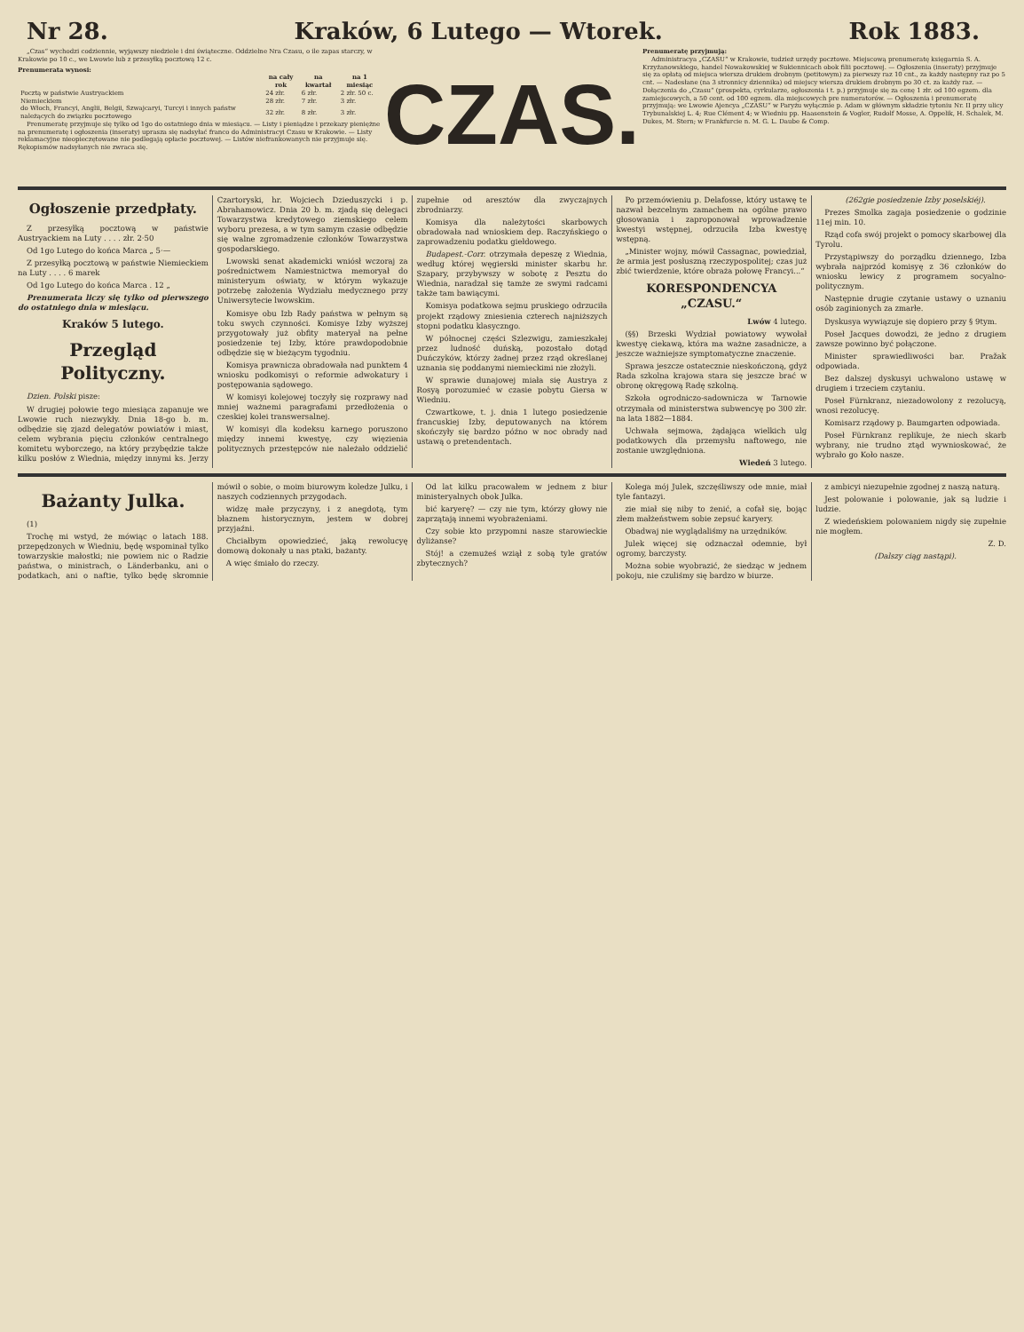Nr 28. Kraków, 6 Lutego — Wtorek. Rok 1883.
„Czas“ wychodzi codziennie, wyjąwszy niedziele i dni świąteczne. Oddzielne Nra Czasu, o ile zapas starczy, w Krakowie po 10 c., we Lwowie lub z przesyłką pocztową 12 c.
Prenumerata wynosi:
| | na cały rok | na kwartał | na 1 miesiąc |
| --- | --- | --- | --- |
| Pocztą w państwie Austryackiem | 24 złr. | 6 złr. | 2 złr. 50 c. |
| Niemieckiem | 28 złr. | 7 złr. | 3 złr. |
| do Włoch, Francyi, Anglii, Belgii, Szwajcaryi, Turcyi i innych państw należących do związku pocztowego | 32 złr. | 8 złr. | 3 złr. |
Prenumeratę przyjmuje się tylko od 1go do ostatniego dnia w miesiącu. — Listy i pieniądze i przekazy pieniężne na prenumeratę i ogłoszenia (inseraty) uprasza się nadsyłać franco do Administracyi Czasu w Krakowie. — Listy reklamacyjne nieopieczętowane nie podlegają opłacie pocztowej. — Listów niefrankowanych nie przyjmuje się. Rękopismów nadsyłanych nie zwraca się.
CZAS.
Prenumeratę przyjmują:
Administracya „CZASU“ w Krakowie, tudzież urzędy pocztowe. Miejscową prenumeratę księgarnia S. A. Krzyżanowskiego, handel Nowakowskiej w Sukiennicach obok filii pocztowej. — Ogłoszenia (inseraty) przyjmuje się za opłatą od miejsca wiersza drukiem drobnym (petitowym) za pierwszy raz 10 cnt., za każdy następny raz po 5 cnt. — Nadesłane (na 3 stronnicy dziennika) od miejscy wiersza drukiem drobnym po 30 ct. za każdy raz. — Dołączenia do „Czasu“ (prospekta, cyrkularze, ogłoszenia i t. p.) przyjmuje się za cenę 1 złr. od 100 egzem. dla zamiejscowych, a 50 cent. od 100 egzem. dla miejscowych pre numeratorów. — Ogłoszenia i prenumeratę przyjmują: we Lwowie Ajencya „CZASU“ w Paryżu wyłącznie p. Adam w głównym składzie tytoniu Nr. II przy ulicy Trybunalskiej L. 4; Rue Clément 4; w Wiedniu pp. Haasenstein & Vogler, Rudolf Mosse, A. Oppelik, H. Schalek, M. Dukes, M. Stern; w Frankfurcie n. M. G. L. Daube & Comp.
Ogłoszenie przedpłaty.
Z przesyłką pocztową w państwie Austryackiem na Luty . . . . złr. 2·50
Od 1go Lutego do końca Marca „ 5·—
Z przesyłką pocztową w państwie Niemieckiem na Luty . . . . 6 marek
Od 1go Lutego do końca Marca . 12 „
Prenumerata liczy się tylko od pierwszego do ostatniego dnia w miesiącu.
Kraków 5 lutego.
Przegląd Polityczny.
Dzien. Polski pisze:
W drugiej połowie tego miesiąca zapanuje we Lwowie ruch niezwykły. Dnia 18-go b. m. odbędzie się zjazd delegatów powiatów i miast, celem wybrania pięciu członków centralnego komitetu wyborczego, na który przybędzie także kilku posłów z Wiednia, między innymi ks. Jerzy Czartoryski, hr. Wojciech Dzieduszycki i p. Abrahamowicz. Dnia 20 b. m. zjadą się delegaci Towarzystwa kredytowego ziemskiego celem wyboru prezesa, a w tym samym czasie odbędzie się walne zgromadzenie członków Towarzystwa gospodarskiego.
Lwowski senat akademicki wniósł wczoraj za pośrednictwem Namiestnictwa memoryał do ministeryum oświaty, w którym wykazuje potrzebę założenia Wydziału medycznego przy Uniwersytecie lwowskim.
Komisye obu Izb Rady państwa w pełnym są toku swych czynności. Komisye Izby wyższej przygotowały już obfity materyał na pełne posiedzenie tej Izby, które prawdopodobnie odbędzie się w bieżącym tygodniu.
Komisya prawnicza obradowała nad punktem 4 wniosku podkomisyi o reformie adwokatury i postępowania sądowego.
W komisyi kolejowej toczyły się rozprawy nad mniej ważnemi paragrafami przedłożenia o czeskiej kolei transwersalnej.
W komisyi dla kodeksu karnego poruszono między innemi kwestyę, czy więzienia politycznych przestępców nie należało oddzielić zupełnie od aresztów dla zwyczajnych zbrodniarzy.
Komisya dla należytości skarbowych obradowała nad wnioskiem dep. Raczyńskiego o zaprowadzeniu podatku giełdowego.
Budapest.-Corr. otrzymała depeszę z Wiednia, według której węgierski minister skarbu hr. Szapary, przybywszy w sobotę z Pesztu do Wiednia, naradzał się tamże ze swymi radcami także tam bawiącymi.
Komisya podatkowa sejmu pruskiego odrzuciła projekt rządowy zniesienia czterech najniższych stopni podatku klasyczngo.
W północnej części Szlezwigu, zamieszkałej przez ludność duńską, pozostało dotąd Duńczyków, którzy żadnej przez rząd określanej uznania się poddanymi niemieckimi nie złożyli.
W sprawie dunajowej miała się Austrya z Rosyą porozumieć w czasie pobytu Giersa w Wiedniu.
Czwartkowe, t. j. dnia 1 lutego posiedzenie francuskiej Izby, deputowanych na którem skończyły się bardzo późno w noc obrady nad ustawą o pretendentach.
Po przemówieniu p. Delafosse, który ustawę te nazwał bezcelnym zamachem na ogólne prawo głosowania i zaproponował wprowadzenie kwestyi wstępnej, odrzuciła Izba kwestyę wstępną.
„Minister wojny, mówił Cassagnac, powiedział, że armia jest posłuszną rzeczypospolitej; czas już zbić twierdzenie, które obraża połowę Francyi...“
KORESPONDENCYA „CZASU.“
Lwów 4 lutego.
(§§) Brzeski Wydział powiatowy wywołał kwestyę ciekawą, która ma ważne zasadnicze, a jeszcze ważniejsze symptomatyczne znaczenie.
Sprawa jeszcze ostatecznie nieskończoną, gdyż Rada szkolna krajowa stara się jeszcze brać w obronę okręgową Radę szkolną.
Szkoła ogrodniczo-sadownicza w Tarnowie otrzymała od ministerstwa subwencyę po 300 złr. na lata 1882—1884.
Uchwała sejmowa, żądająca wielkich ulg podatkowych dla przemysłu naftowego, nie zostanie uwzględniona.
Wiedeń 3 lutego.
(262gie posiedzenie Izby poselskiéj).
Prezes Smolka zagaja posiedzenie o godzinie 11ej min. 10.
Rząd cofa swój projekt o pomocy skarbowej dla Tyrolu.
Przystąpiwszy do porządku dziennego, Izba wybrała najprzód komisyę z 36 członków do wniosku lewicy z programem socyalno-politycznym.
Następnie drugie czytanie ustawy o uznaniu osób zaginionych za zmarłe.
Dyskusya wywiązuje się dopiero przy § 9tym.
Poseł Jacques dowodzi, że jedno z drugiem zawsze powinno być połączone.
Minister sprawiedliwości bar. Pražak odpowiada.
Bez dalszej dyskusyi uchwalono ustawę w drugiem i trzeciem czytaniu.
Poseł Fürnkranz, niezadowolony z rezolucyą, wnosi rezolucyę.
Komisarz rządowy p. Baumgarten odpowiada.
Poseł Fürnkranz replikuje, że niech skarb wybrany, nie trudno ztąd wywnioskować, że wybrało go Koło nasze.
Bażanty Julka.
(1)
Trochę mi wstyd, że mówiąc o latach 188. przepędzonych w Wiedniu, będę wspominał tylko towarzyskie małostki; nie powiem nic o Radzie państwa, o ministrach, o Länderbanku, ani o podatkach, ani o naftie, tylko będę skromnie mówił o sobie, o moim biurowym koledze Julku, i naszych codziennych przygodach.
widzę małe przyczyny, i z anegdotą, tym błaznem historycznym, jestem w dobrej przyjaźni.
Chciałbym opowiedzieć, jaką rewolucyę domową dokonały u nas ptaki, bażanty.
A więc śmiało do rzeczy.
Od lat kilku pracowałem w jednem z biur ministeryalnych obok Julka.
bić karyerę? — czy nie tym, którzy głowy nie zaprzątają innemi wyobrażeniami.
Czy sobie kto przypomni nasze starowieckie dyliżanse?
Stój! a czemużeś wziął z sobą tyle gratów zbytecznych?
Kolega mój Julek, szczęśliwszy ode mnie, miał tyle fantazyi.
zie miał się niby to żenić, a cofał się, bojąc złem małżeństwem sobie zepsuć karyery.
Obadwaj nie wyglądaliśmy na urzędników.
Julek więcej się odznaczał odemnie, był ogromy, barczysty.
Można sobie wyobrazić, że siedząc w jednem pokoju, nie czuliśmy się bardzo w biurze.
z ambicyi niezupełnie zgodnej z naszą naturą.
Jest polowanie i polowanie, jak są ludzie i ludzie.
Z wiedeńskiem polowaniem nigdy się zupełnie nie mogłem.
Z. D.
(Dalszy ciąg nastąpi).